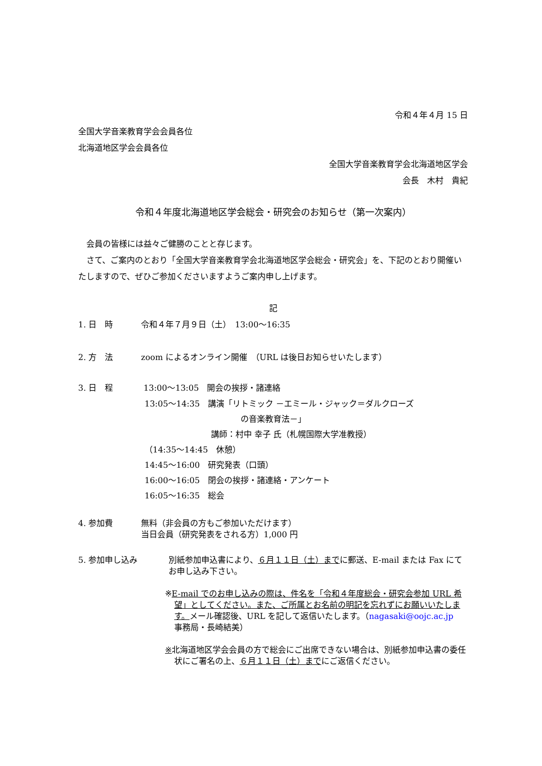令和４年４月 15 日
全国大学音楽教育学会会員各位
北海道地区学会会員各位
全国大学音楽教育学会北海道地区学会
会長　木村　貴紀
令和４年度北海道地区学会総会・研究会のお知らせ（第一次案内）
　会員の皆様には益々ご健勝のことと存じます。
　さて、ご案内のとおり「全国大学音楽教育学会北海道地区学会総会・研究会」を、下記のとおり開催いたしますので、ぜひご参加くださいますようご案内申し上げます。
記
1. 日　時 令和４年７月９日（土）　13:00～16:35
2. 方　法 zoom によるオンライン開催　（URL は後日お知らせいたします）
3. 日　程 13:00～13:05　開会の挨拶・諸連絡
13:05～14:35　講演「リトミック －エミール・ジャック＝ダルクローズ
の音楽教育法－」
講師：村中 幸子 氏（札幌国際大学准教授）
（14:35～14:45　休憩）
14:45～16:00　研究発表（口頭）
16:00～16:05　閉会の挨拶・諸連絡・アンケート
16:05～16:35　総会
4. 参加費 無料（非会員の方もご参加いただけます）
当日会員（研究発表をされる方）1,000 円
5. 参加申し込み 別紙参加申込書により、６月１１日（土）までに郵送、E-mail または Fax にてお申し込み下さい。
※E-mail でのお申し込みの際は、件名を「令和４年度総会・研究会参加 URL 希望」としてください。また、ご所属とお名前の明記を忘れずにお願いいたします。メール確認後、URL を記して返信いたします。（nagasaki@oojc.ac.jp　事務局・長崎結美）
※北海道地区学会会員の方で総会にご出席できない場合は、別紙参加申込書の委任状にご署名の上、６月１１日（土）までにご返信ください。